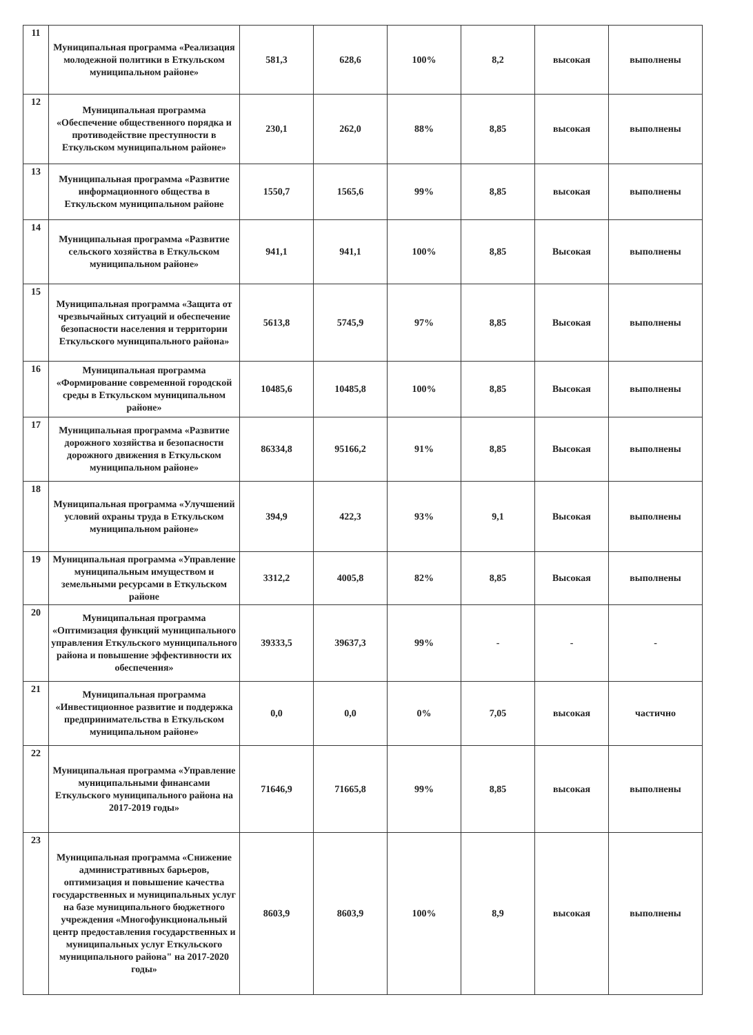| 11 | Муниципальная программа «Реализация молодежной политики в Еткульском муниципальном районе» | 581,3 | 628,6 | 100% | 8,2 | высокая | выполнены |
| 12 | Муниципальная программа «Обеспечение общественного порядка и противодействие преступности в Еткульском муниципальном районе» | 230,1 | 262,0 | 88% | 8,85 | высокая | выполнены |
| 13 | Муниципальная программа «Развитие информационного общества в Еткульском муниципальном районе | 1550,7 | 1565,6 | 99% | 8,85 | высокая | выполнены |
| 14 | Муниципальная программа «Развитие сельского хозяйства в Еткульском муниципальном районе» | 941,1 | 941,1 | 100% | 8,85 | Высокая | выполнены |
| 15 | Муниципальная программа «Защита от чрезвычайных ситуаций и обеспечение безопасности населения и территории Еткульского муниципального района» | 5613,8 | 5745,9 | 97% | 8,85 | Высокая | выполнены |
| 16 | Муниципальная программа «Формирование современной городской среды в Еткульском муниципальном районе» | 10485,6 | 10485,8 | 100% | 8,85 | Высокая | выполнены |
| 17 | Муниципальная программа «Развитие дорожного хозяйства и безопасности дорожного движения в Еткульском муниципальном районе» | 86334,8 | 95166,2 | 91% | 8,85 | Высокая | выполнены |
| 18 | Муниципальная программа «Улучшений условий охраны труда в Еткульском муниципальном районе» | 394,9 | 422,3 | 93% | 9,1 | Высокая | выполнены |
| 19 | Муниципальная программа «Управление муниципальным имуществом и земельными ресурсами в Еткульском районе | 3312,2 | 4005,8 | 82% | 8,85 | Высокая | выполнены |
| 20 | Муниципальная программа «Оптимизация функций муниципального управления Еткульского муниципального района и повышение эффективности их обеспечения» | 39333,5 | 39637,3 | 99% | - | - | - |
| 21 | Муниципальная программа «Инвестиционное развитие и поддержка предпринимательства в Еткульском муниципальном районе» | 0,0 | 0,0 | 0% | 7,05 | высокая | частично |
| 22 | Муниципальная программа «Управление муниципальными финансами Еткульского муниципального района на 2017-2019 годы» | 71646,9 | 71665,8 | 99% | 8,85 | высокая | выполнены |
| 23 | Муниципальная программа «Снижение административных барьеров, оптимизация и повышение качества государственных и муниципальных услуг на базе муниципального бюджетного учреждения «Многофункциональный центр предоставления государственных и муниципальных услуг Еткульского муниципального района" на 2017-2020 годы» | 8603,9 | 8603,9 | 100% | 8,9 | высокая | выполнены |